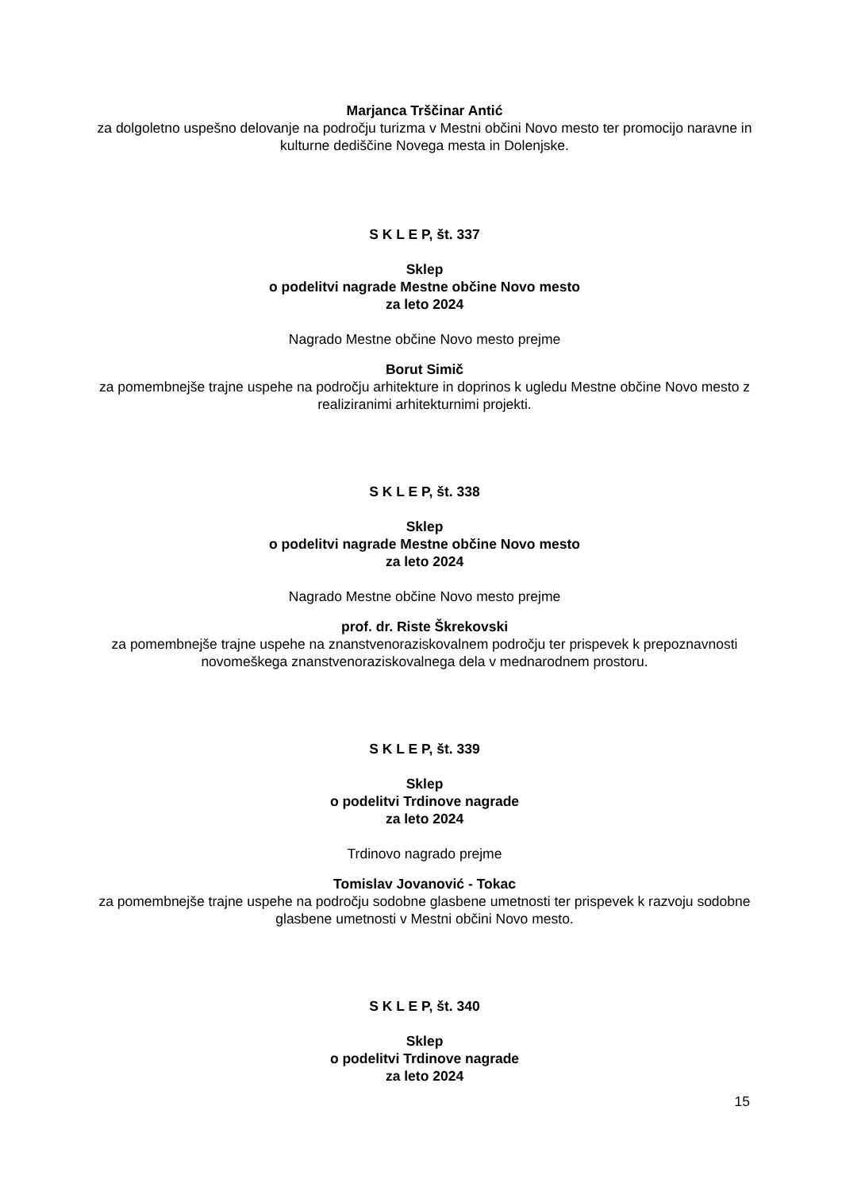Marjanca Trščinar Antić
za dolgoletno uspešno delovanje na področju turizma v Mestni občini Novo mesto ter promocijo naravne in kulturne dediščine Novega mesta in Dolenjske.
S K L E P, št. 337
Sklep
o podelitvi nagrade Mestne občine Novo mesto
za leto 2024
Nagrado Mestne občine Novo mesto prejme
Borut Simič
za pomembnejše trajne uspehe na področju arhitekture in doprinos k ugledu Mestne občine Novo mesto z realiziranimi arhitekturnimi projekti.
S K L E P, št. 338
Sklep
o podelitvi nagrade Mestne občine Novo mesto
za leto 2024
Nagrado Mestne občine Novo mesto prejme
prof. dr. Riste Škrekovski
za pomembnejše trajne uspehe na znanstvenoraziskovalnem področju ter prispevek k prepoznavnosti novomeškega znanstvenoraziskovalnega dela v mednarodnem prostoru.
S K L E P, št. 339
Sklep
o podelitvi Trdinove nagrade
za leto 2024
Trdinovo nagrado prejme
Tomislav Jovanović - Tokac
za pomembnejše trajne uspehe na področju sodobne glasbene umetnosti ter prispevek k razvoju sodobne glasbene umetnosti v Mestni občini Novo mesto.
S K L E P, št. 340
Sklep
o podelitvi Trdinove nagrade
za leto 2024
15